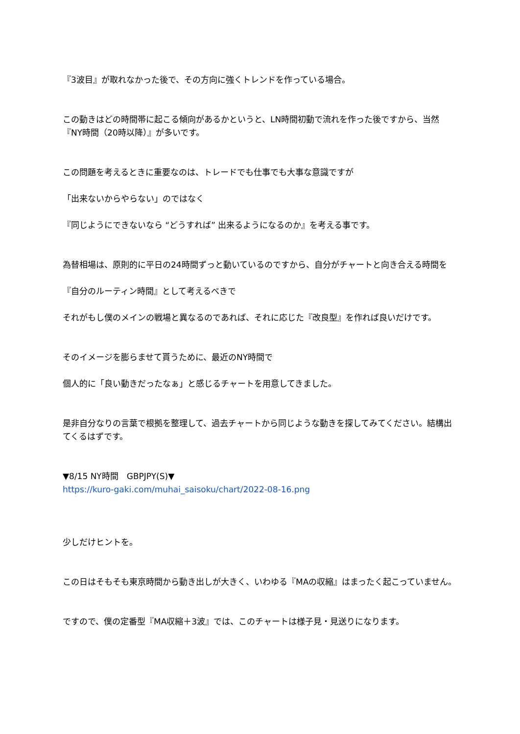『3波目』が取れなかった後で、その方向に強くトレンドを作っている場合。
この動きはどの時間帯に起こる傾向があるかというと、LN時間初動で流れを作った後ですから、当然『NY時間（20時以降）』が多いです。
この問題を考えるときに重要なのは、トレードでも仕事でも大事な意識ですが
「出来ないからやらない」のではなく
『同じようにできないなら “どうすれば” 出来るようになるのか』を考える事です。
為替相場は、原則的に平日の24時間ずっと動いているのですから、自分がチャートと向き合える時間を
『自分のルーティン時間』として考えるべきで
それがもし僕のメインの戦場と異なるのであれば、それに応じた『改良型』を作れば良いだけです。
そのイメージを膨らませて貰うために、最近のNY時間で
個人的に「良い動きだったなぁ」と感じるチャートを用意してきました。
是非自分なりの言葉で根拠を整理して、過去チャートから同じような動きを探してみてください。結構出てくるはずです。
▼8/15 NY時間　GBPJPY(S)▼
https://kuro-gaki.com/muhai_saisoku/chart/2022-08-16.png
少しだけヒントを。
この日はそもそも東京時間から動き出しが大きく、いわゆる『MAの収縮』はまったく起こっていません。
ですので、僕の定番型『MA収縮＋3波』では、このチャートは様子見・見送りになります。